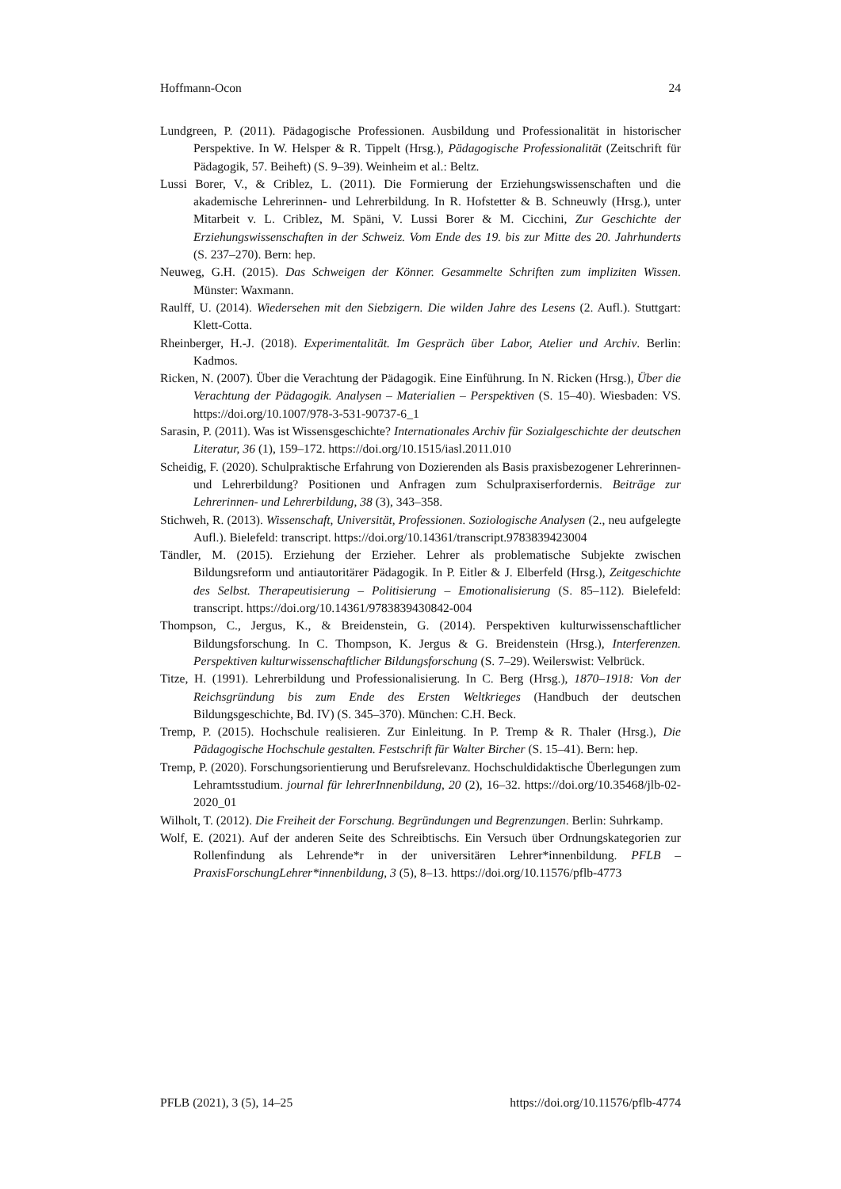Hoffmann-Ocon 24
Lundgreen, P. (2011). Pädagogische Professionen. Ausbildung und Professionalität in historischer Perspektive. In W. Helsper & R. Tippelt (Hrsg.), Pädagogische Professionalität (Zeitschrift für Pädagogik, 57. Beiheft) (S. 9–39). Weinheim et al.: Beltz.
Lussi Borer, V., & Criblez, L. (2011). Die Formierung der Erziehungswissenschaften und die akademische Lehrerinnen- und Lehrerbildung. In R. Hofstetter & B. Schneuwly (Hrsg.), unter Mitarbeit v. L. Criblez, M. Späni, V. Lussi Borer & M. Cicchini, Zur Geschichte der Erziehungswissenschaften in der Schweiz. Vom Ende des 19. bis zur Mitte des 20. Jahrhunderts (S. 237–270). Bern: hep.
Neuweg, G.H. (2015). Das Schweigen der Könner. Gesammelte Schriften zum impliziten Wissen. Münster: Waxmann.
Raulff, U. (2014). Wiedersehen mit den Siebzigern. Die wilden Jahre des Lesens (2. Aufl.). Stuttgart: Klett-Cotta.
Rheinberger, H.-J. (2018). Experimentalität. Im Gespräch über Labor, Atelier und Archiv. Berlin: Kadmos.
Ricken, N. (2007). Über die Verachtung der Pädagogik. Eine Einführung. In N. Ricken (Hrsg.), Über die Verachtung der Pädagogik. Analysen – Materialien – Perspektiven (S. 15–40). Wiesbaden: VS. https://doi.org/10.1007/978-3-531-90737-6_1
Sarasin, P. (2011). Was ist Wissensgeschichte? Internationales Archiv für Sozialgeschichte der deutschen Literatur, 36 (1), 159–172. https://doi.org/10.1515/iasl.2011.010
Scheidig, F. (2020). Schulpraktische Erfahrung von Dozierenden als Basis praxisbezogener Lehrerinnen- und Lehrerbildung? Positionen und Anfragen zum Schulpraxiserfordernis. Beiträge zur Lehrerinnen- und Lehrerbildung, 38 (3), 343–358.
Stichweh, R. (2013). Wissenschaft, Universität, Professionen. Soziologische Analysen (2., neu aufgelegte Aufl.). Bielefeld: transcript. https://doi.org/10.14361/transcript.9783839423004
Tändler, M. (2015). Erziehung der Erzieher. Lehrer als problematische Subjekte zwischen Bildungsreform und antiautoritärer Pädagogik. In P. Eitler & J. Elberfeld (Hrsg.), Zeitgeschichte des Selbst. Therapeutisierung – Politisierung – Emotionalisierung (S. 85–112). Bielefeld: transcript. https://doi.org/10.14361/9783839430842-004
Thompson, C., Jergus, K., & Breidenstein, G. (2014). Perspektiven kulturwissenschaftlicher Bildungsforschung. In C. Thompson, K. Jergus & G. Breidenstein (Hrsg.), Interferenzen. Perspektiven kulturwissenschaftlicher Bildungsforschung (S. 7–29). Weilerswist: Velbrück.
Titze, H. (1991). Lehrerbildung und Professionalisierung. In C. Berg (Hrsg.), 1870–1918: Von der Reichsgründung bis zum Ende des Ersten Weltkrieges (Handbuch der deutschen Bildungsgeschichte, Bd. IV) (S. 345–370). München: C.H. Beck.
Tremp, P. (2015). Hochschule realisieren. Zur Einleitung. In P. Tremp & R. Thaler (Hrsg.), Die Pädagogische Hochschule gestalten. Festschrift für Walter Bircher (S. 15–41). Bern: hep.
Tremp, P. (2020). Forschungsorientierung und Berufsrelevanz. Hochschuldidaktische Überlegungen zum Lehramtsstudium. journal für lehrerInnenbildung, 20 (2), 16–32. https://doi.org/10.35468/jlb-02-2020_01
Wilholt, T. (2012). Die Freiheit der Forschung. Begründungen und Begrenzungen. Berlin: Suhrkamp.
Wolf, E. (2021). Auf der anderen Seite des Schreibtischs. Ein Versuch über Ordnungskategorien zur Rollenfindung als Lehrende*r in der universitären Lehrer*innenbildung. PFLB – PraxisForschungLehrer*innenbildung, 3 (5), 8–13. https://doi.org/10.11576/pflb-4773
PFLB (2021), 3 (5), 14–25 https://doi.org/10.11576/pflb-4774